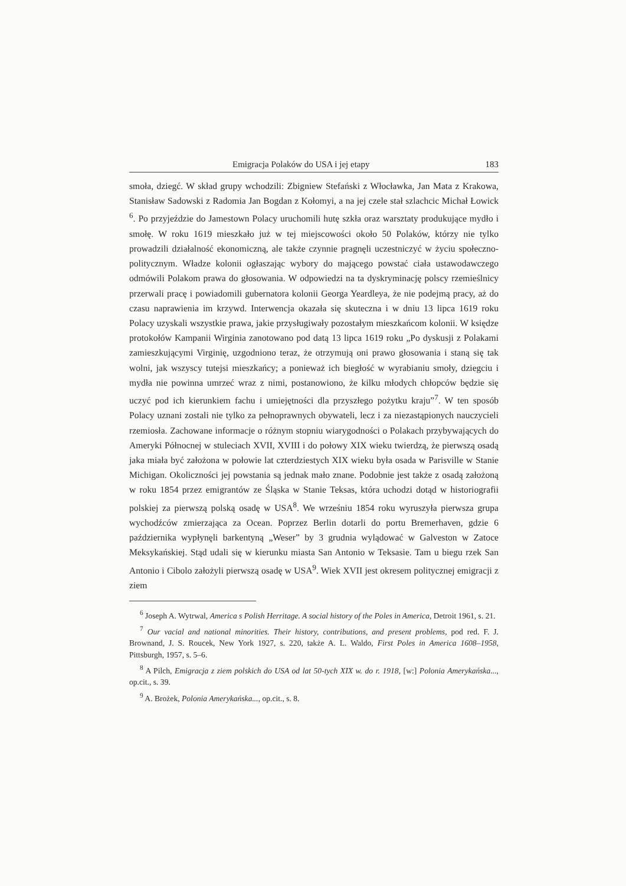Emigracja Polaków do USA i jej etapy 183
smoła, dziegć. W skład grupy wchodzili: Zbigniew Stefański z Włocławka, Jan Mata z Krakowa, Stanisław Sadowski z Radomia Jan Bogdan z Kołomyi, a na jej czele stał szlachcic Michał Łowick <sup>6</sup>. Po przyjeździe do Jamestown Polacy uruchomili hutę szkła oraz warsztaty produkujące mydło i smołę. W roku 1619 mieszkało już w tej miejscowości około 50 Polaków, którzy nie tylko prowadzili działalność ekonomiczną, ale także czynnie pragnęli uczestniczyć w życiu społeczno-politycznym. Władze kolonii ogłaszając wybory do mającego powstać ciała ustawodawczego odmówili Polakom prawa do głosowania. W odpowiedzi na ta dyskryminację polscy rzemieślnicy przerwali pracę i powiadomili gubernatora kolonii Georga Yeardleya, że nie podejmą pracy, aż do czasu naprawienia im krzywd. Interwencja okazała się skuteczna i w dniu 13 lipca 1619 roku Polacy uzyskali wszystkie prawa, jakie przysługiwały pozostałym mieszkańcom kolonii. W księdze protokołów Kampanii Wirginia zanotowano pod datą 13 lipca 1619 roku „Po dyskusji z Polakami zamieszkującymi Virginię, uzgodniono teraz, że otrzymują oni prawo głosowania i staną się tak wolni, jak wszyscy tutejsi mieszkańcy; a ponieważ ich biegłość w wyrabianiu smoły, dziegciu i mydła nie powinna umrzeć wraz z nimi, postanowiono, że kilku młodych chłopców będzie się uczyć pod ich kierunkiem fachu i umiejętności dla przyszłego pożytku kraju”<sup>7</sup>. W ten sposób Polacy uznani zostali nie tylko za pełnoprawnych obywateli, lecz i za niezastąpionych nauczycieli rzemiosła. Zachowane informacje o różnym stopniu wiarygodności o Polakach przybywających do Ameryki Północnej w stuleciach XVII, XVIII i do połowy XIX wieku twierdzą, że pierwszą osadą jaka miała być założona w połowie lat czterdziestych XIX wieku była osada w Parisville w Stanie Michigan. Okoliczności jej powstania są jednak mało znane. Podobnie jest także z osadą założoną w roku 1854 przez emigrantów ze Śląska w Stanie Teksas, która uchodzi dotąd w historiografii polskiej za pierwszą polską osadę w USA<sup>8</sup>. We wrześniu 1854 roku wyruszyła pierwsza grupa wychodźców zmierzająca za Ocean. Poprzez Berlin dotarli do portu Bremerhaven, gdzie 6 października wypłynęli barkentyną „Weser” by 3 grudnia wylądować w Galveston w Zatoce Meksykańskiej. Stąd udali się w kierunku miasta San Antonio w Teksasie. Tam u biegu rzek San Antonio i Cibolo założyli pierwszą osadę w USA<sup>9</sup>. Wiek XVII jest okresem politycznej emigracji z ziem
<sup>6</sup> Joseph A. Wytrwal, America s Polish Herritage. A social history of the Poles in America, Detroit 1961, s. 21.
<sup>7</sup> Our vacial and national minorities. Their history, contributions, and present problems, pod red. F. J. Brownand, J. S. Roucek, New York 1927, s. 220, także A. L. Waldo, First Poles in America 1608–1958, Pittsburgh, 1957, s. 5–6.
<sup>8</sup> A Pilch, Emigracja z ziem polskich do USA od lat 50-tych XIX w. do r. 1918, [w:] Polonia Amerykańska..., op.cit., s. 39.
<sup>9</sup> A. Brożek, Polonia Amerykańska..., op.cit., s. 8.